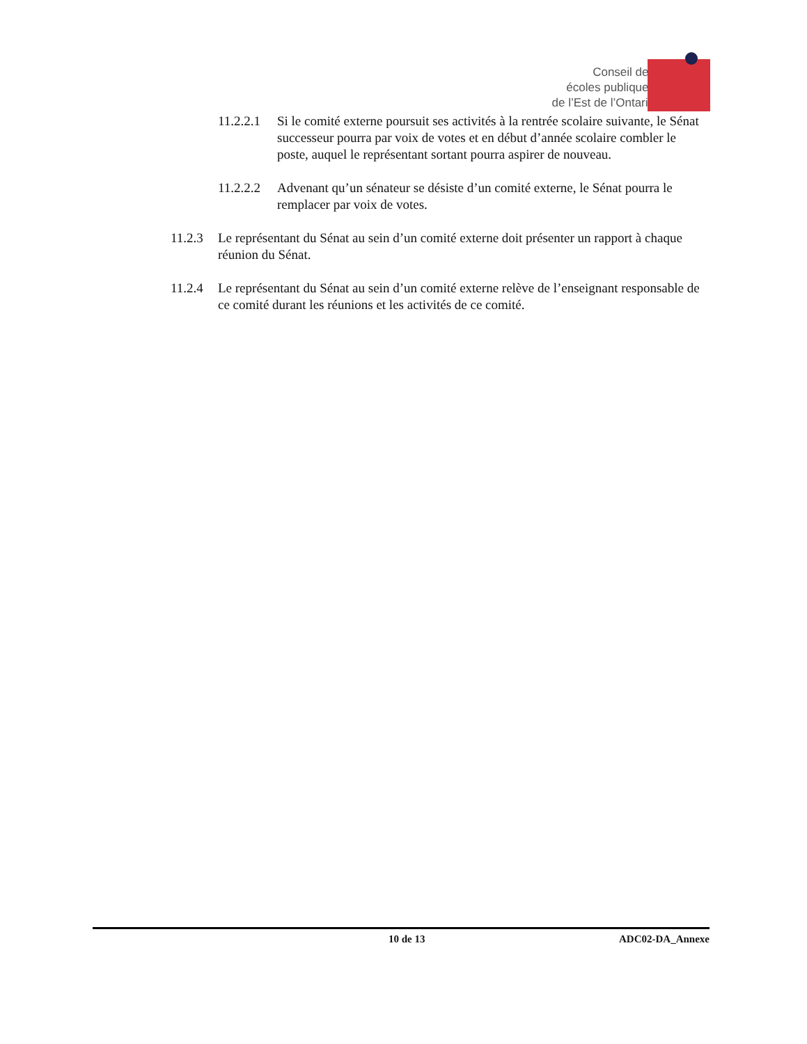Conseil des
écoles publiques
de l’Est de l’Ontario
11.2.2.1 Si le comité externe poursuit ses activités à la rentrée scolaire suivante, le Sénat successeur pourra par voix de votes et en début d’année scolaire combler le poste, auquel le représentant sortant pourra aspirer de nouveau.
11.2.2.2 Advenant qu’un sénateur se désiste d’un comité externe, le Sénat pourra le remplacer par voix de votes.
11.2.3 Le représentant du Sénat au sein d’un comité externe doit présenter un rapport à chaque réunion du Sénat.
11.2.4 Le représentant du Sénat au sein d’un comité externe relève de l’enseignant responsable de ce comité durant les réunions et les activités de ce comité.
10 de 13 ADC02-DA_Annexe